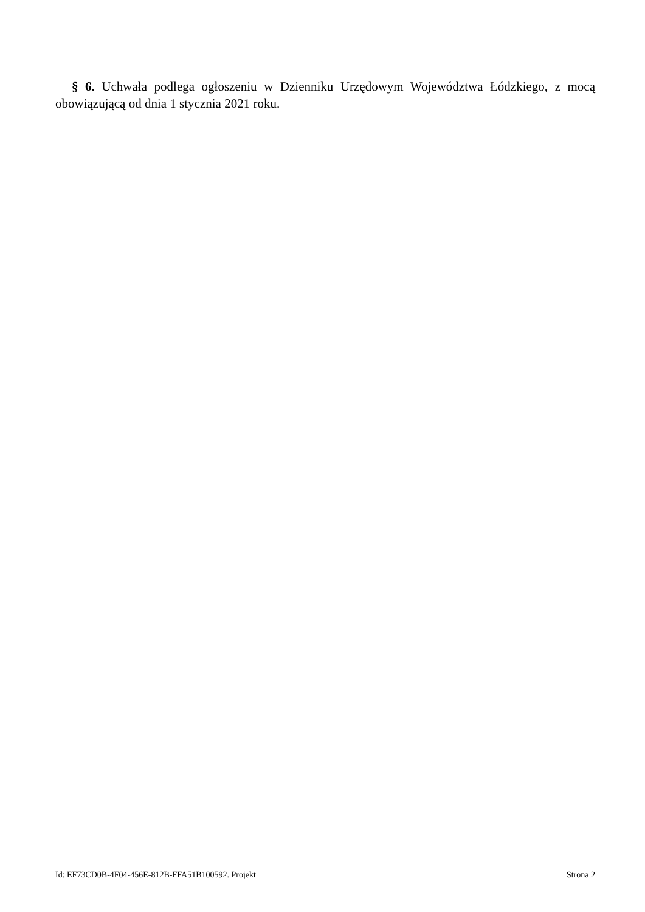§ 6. Uchwała podlega ogłoszeniu w Dzienniku Urzędowym Województwa Łódzkiego, z mocą obowiązującą od dnia 1 stycznia 2021 roku.
Id: EF73CD0B-4F04-456E-812B-FFA51B100592. Projekt Strona 2